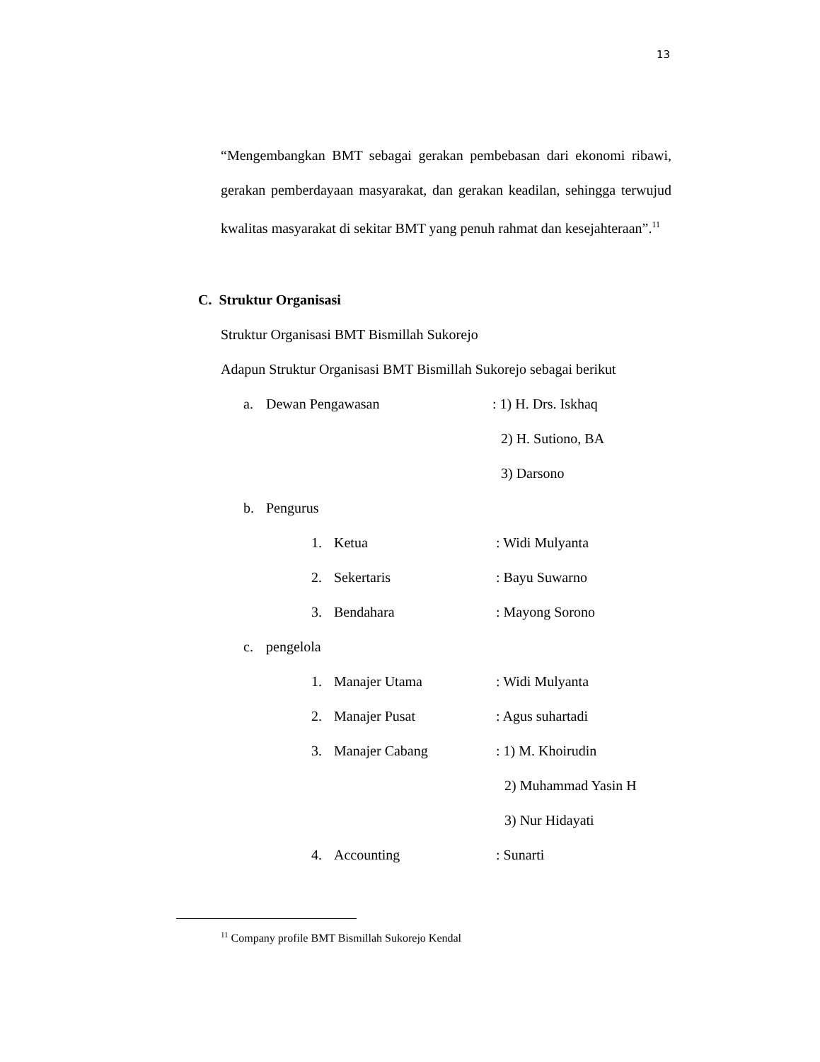13
“Mengembangkan BMT sebagai gerakan pembebasan dari ekonomi ribawi, gerakan pemberdayaan masyarakat, dan gerakan keadilan, sehingga terwujud kwalitas masyarakat di sekitar BMT yang penuh rahmat dan kesejahteraan”.<sup>11</sup>
C. Struktur Organisasi
Struktur Organisasi BMT Bismillah Sukorejo
Adapun Struktur Organisasi BMT Bismillah Sukorejo sebagai berikut
a. Dewan Pengawasan: 1) H. Drs. Iskhaq
2) H. Sutiono, BA
3) Darsono
b. Pengurus
1. Ketua: Widi Mulyanta
2. Sekertaris: Bayu Suwarno
3. Bendahara: Mayong Sorono
c. pengelola
1. Manajer Utama: Widi Mulyanta
2. Manajer Pusat: Agus suhartadi
3. Manajer Cabang: 1) M. Khoirudin
2) Muhammad Yasin H
3) Nur Hidayati
4. Accounting: Sunarti
<sup>11</sup> Company profile BMT Bismillah Sukorejo Kendal